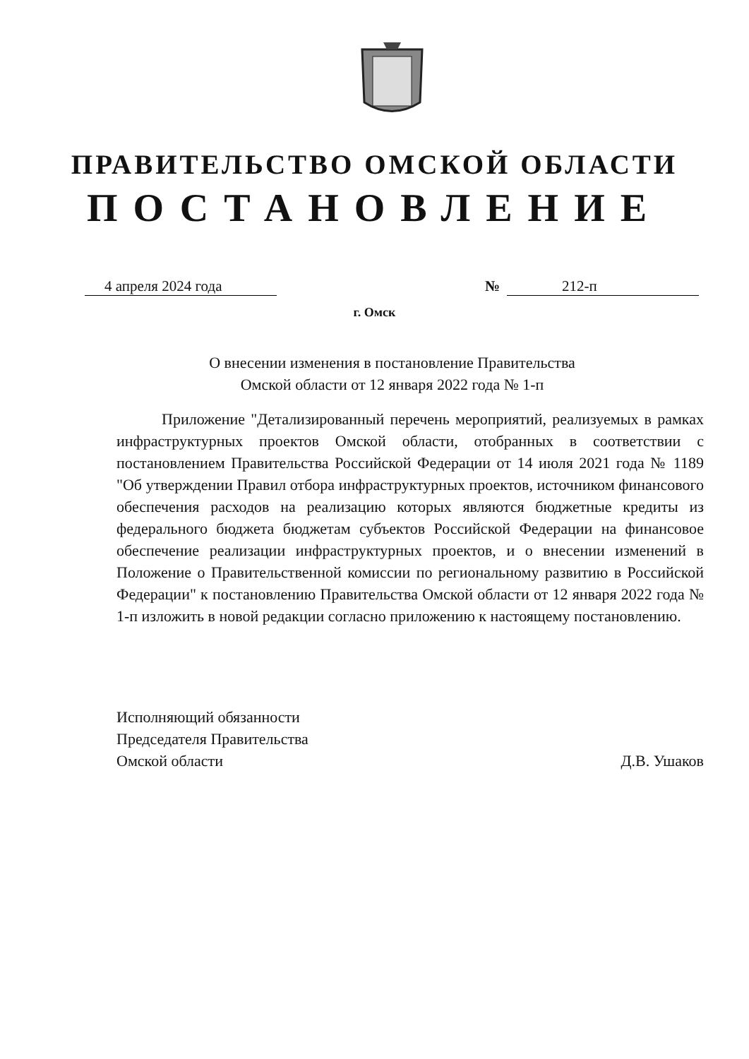ПРАВИТЕЛЬСТВО ОМСКОЙ ОБЛАСТИ
ПОСТАНОВЛЕНИЕ
4 апреля 2024 года № 212-п
г. Омск
О внесении изменения в постановление Правительства
Омской области от 12 января 2022 года № 1-п
Приложение "Детализированный перечень мероприятий, реализуемых в рамках инфраструктурных проектов Омской области, отобранных в соответствии с постановлением Правительства Российской Федерации от 14 июля 2021 года № 1189 "Об утверждении Правил отбора инфраструктурных проектов, источником финансового обеспечения расходов на реализацию которых являются бюджетные кредиты из федерального бюджета бюджетам субъектов Российской Федерации на финансовое обеспечение реализации инфраструктурных проектов, и о внесении изменений в Положение о Правительственной комиссии по региональному развитию в Российской Федерации" к постановлению Правительства Омской области от 12 января 2022 года № 1-п изложить в новой редакции согласно приложению к настоящему постановлению.
Исполняющий обязанности
Председателя Правительства
Омской области
Д.В. Ушаков